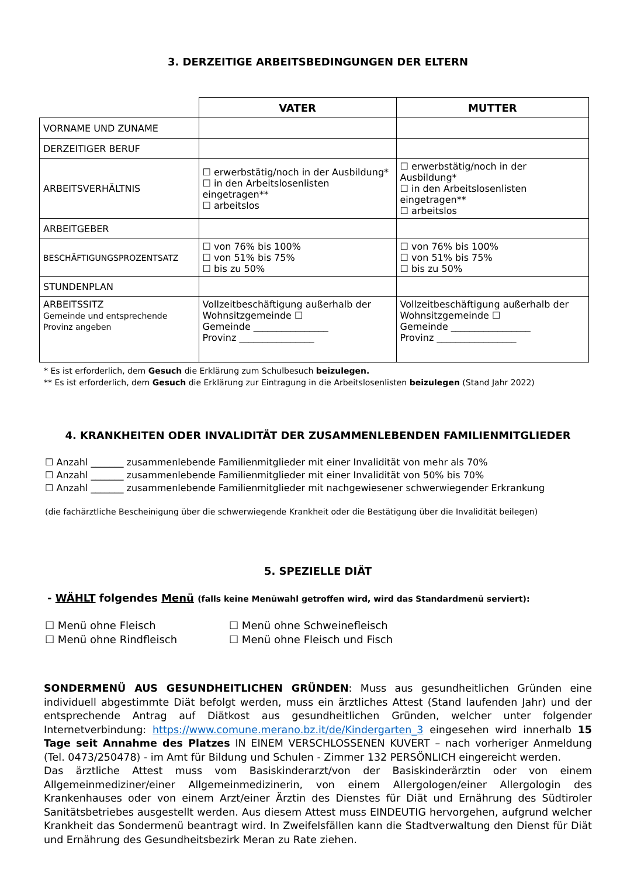3. DERZEITIGE ARBEITSBEDINGUNGEN DER ELTERN
| | VATER | MUTTER |
| VORNAME UND ZUNAME | | |
| DERZEITIGER BERUF | | |
| ARBEITSVERHÄLTNIS | ☐ erwerbstätig/noch in der Ausbildung* ☐ in den Arbeitslosenlisten eingetragen** ☐ arbeitslos | ☐ erwerbstätig/noch in der Ausbildung* ☐ in den Arbeitslosenlisten eingetragen** ☐ arbeitslos |
| ARBEITGEBER | | |
| BESCHÄFTIGUNGSPROZENTSATZ | ☐ von 76% bis 100% ☐ von 51% bis 75% ☐ bis zu 50% | ☐ von 76% bis 100% ☐ von 51% bis 75% ☐ bis zu 50% |
| STUNDENPLAN | | |
| ARBEITSSITZ Gemeinde und entsprechende Provinz angeben | Vollzeitbeschäftigung außerhalb der Wohnsitzgemeinde ☐ Gemeinde ________________ Provinz ________________ | Vollzeitbeschäftigung außerhalb der Wohnsitzgemeinde ☐ Gemeinde _________________ Provinz _________________ |
* Es ist erforderlich, dem Gesuch die Erklärung zum Schulbesuch beizulegen.
** Es ist erforderlich, dem Gesuch die Erklärung zur Eintragung in die Arbeitslosenlisten beizulegen (Stand Jahr 2022)
4. KRANKHEITEN ODER INVALIDITÄT DER ZUSAMMENLEBENDEN FAMILIENMITGLIEDER
☐ Anzahl _______ zusammenlebende Familienmitglieder mit einer Invalidität von mehr als 70%
☐ Anzahl _______ zusammenlebende Familienmitglieder mit einer Invalidität von 50% bis 70%
☐ Anzahl _______ zusammenlebende Familienmitglieder mit nachgewiesener schwerwiegender Erkrankung
(die fachärztliche Bescheinigung über die schwerwiegende Krankheit oder die Bestätigung über die Invalidität beilegen)
5. SPEZIELLE DIÄT
- WÄHLT folgendes Menü (falls keine Menüwahl getroffen wird, wird das Standardmenü serviert):
☐ Menü ohne Fleisch
☐ Menü ohne Schweinefleisch
☐ Menü ohne Rindfleisch
☐ Menü ohne Fleisch und Fisch
SONDERMENÜ AUS GESUNDHEITLICHEN GRÜNDEN: Muss aus gesundheitlichen Gründen eine individuell abgestimmte Diät befolgt werden, muss ein ärztliches Attest (Stand laufenden Jahr) und der entsprechende Antrag auf Diätkost aus gesundheitlichen Gründen, welcher unter folgender Internetverbindung: https://www.comune.merano.bz.it/de/Kindergarten_3 eingesehen wird innerhalb 15 Tage seit Annahme des Platzes IN EINEM VERSCHLOSSENEN KUVERT – nach vorheriger Anmeldung (Tel. 0473/250478) - im Amt für Bildung und Schulen - Zimmer 132 PERSÖNLICH eingereicht werden.
Das ärztliche Attest muss vom Basiskinderarzt/von der Basiskinderärztin oder von einem Allgemeinmediziner/einer Allgemeinmedizinerin, von einem Allergologen/einer Allergologin des Krankenhauses oder von einem Arzt/einer Ärztin des Dienstes für Diät und Ernährung des Südtiroler Sanitätsbetriebes ausgestellt werden. Aus diesem Attest muss EINDEUTIG hervorgehen, aufgrund welcher Krankheit das Sondermenü beantragt wird. In Zweifelsfällen kann die Stadtverwaltung den Dienst für Diät und Ernährung des Gesundheitsbezirk Meran zu Rate ziehen.